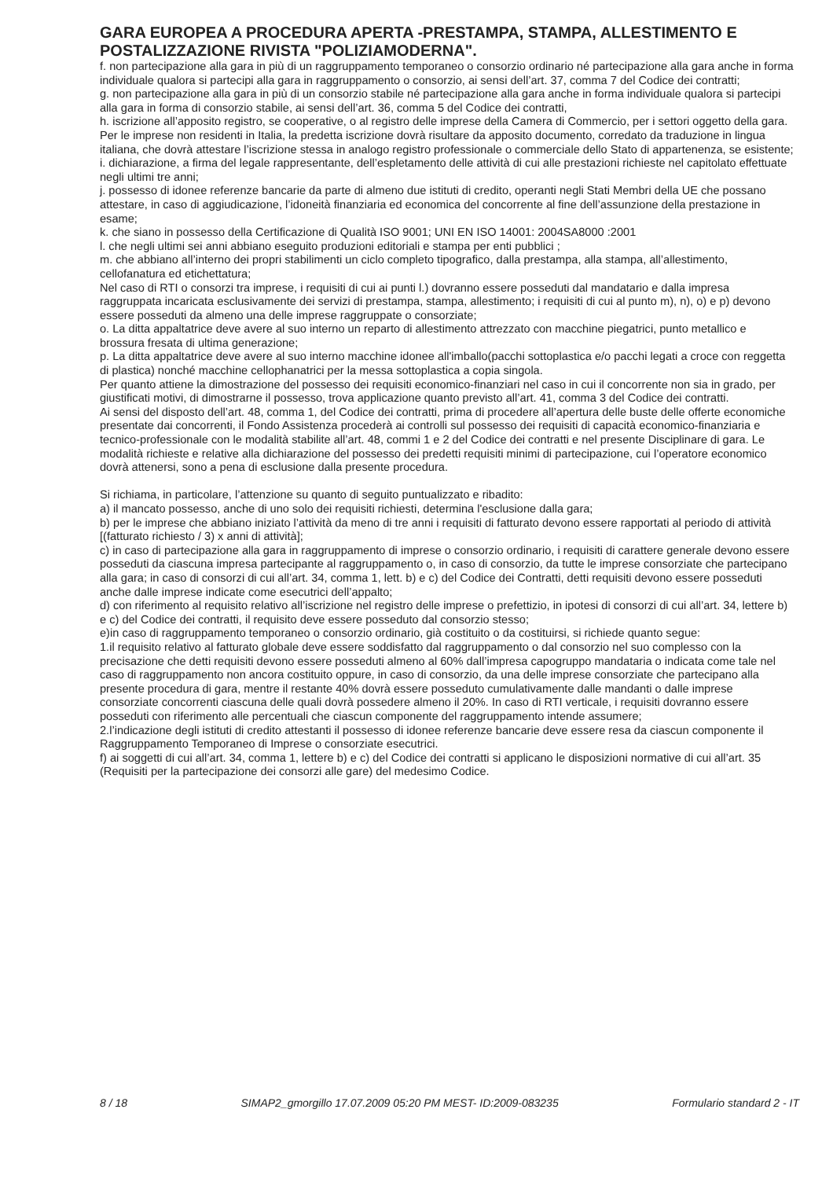GARA EUROPEA A PROCEDURA APERTA -PRESTAMPA, STAMPA, ALLESTIMENTO E POSTALIZZAZIONE RIVISTA "POLIZIAMODERNA".
f. non partecipazione alla gara in più di un raggruppamento temporaneo o consorzio ordinario né partecipazione alla gara anche in forma individuale qualora si partecipi alla gara in raggruppamento o consorzio, ai sensi dell’art. 37, comma 7 del Codice dei contratti;
g. non partecipazione alla gara in più di un consorzio stabile né partecipazione alla gara anche in forma individuale qualora si partecipi alla gara in forma di consorzio stabile, ai sensi dell’art. 36, comma 5 del Codice dei contratti,
h. iscrizione all’apposito registro, se cooperative, o al registro delle imprese della Camera di Commercio, per i settori oggetto della gara. Per le imprese non residenti in Italia, la predetta iscrizione dovrà risultare da apposito documento, corredato da traduzione in lingua italiana, che dovrà attestare l’iscrizione stessa in analogo registro professionale o commerciale dello Stato di appartenenza, se esistente;
i. dichiarazione, a firma del legale rappresentante, dell’espletamento delle attività di cui alle prestazioni richieste nel capitolato effettuate negli ultimi tre anni;
j. possesso di idonee referenze bancarie da parte di almeno due istituti di credito, operanti negli Stati Membri della UE che possano attestare, in caso di aggiudicazione, l’idoneità finanziaria ed economica del concorrente al fine dell’assunzione della prestazione in esame;
k. che siano in possesso della Certificazione di Qualità ISO 9001; UNI EN ISO 14001: 2004SA8000 :2001
l. che negli ultimi sei anni abbiano eseguito produzioni editoriali e stampa per enti pubblici ;
m. che abbiano all’interno dei propri stabilimenti un ciclo completo tipografico, dalla prestampa, alla stampa, all’allestimento, cellofanatura ed etichettatura;
Nel caso di RTI o consorzi tra imprese, i requisiti di cui ai punti l.) dovranno essere posseduti dal mandatario e dalla impresa raggruppata incaricata esclusivamente dei servizi di prestampa, stampa, allestimento; i requisiti di cui al punto m), n), o) e p) devono essere posseduti da almeno una delle imprese raggruppate o consorziate;
o. La ditta appaltatrice deve avere al suo interno un reparto di allestimento attrezzato con macchine piegatrici, punto metallico e brossura fresata di ultima generazione;
p. La ditta appaltatrice deve avere al suo interno macchine idonee all'imballo(pacchi sottoplastica e/o pacchi legati a croce con reggetta di plastica) nonché macchine cellophanatrici per la messa sottoplastica a copia singola.
Per quanto attiene la dimostrazione del possesso dei requisiti economico-finanziari nel caso in cui il concorrente non sia in grado, per giustificati motivi, di dimostrarne il possesso, trova applicazione quanto previsto all’art. 41, comma 3 del Codice dei contratti.
Ai sensi del disposto dell’art. 48, comma 1, del Codice dei contratti, prima di procedere all’apertura delle buste delle offerte economiche presentate dai concorrenti, il Fondo Assistenza procederà ai controlli sul possesso dei requisiti di capacità economico-finanziaria e tecnico-professionale con le modalità stabilite all’art. 48, commi 1 e 2 del Codice dei contratti e nel presente Disciplinare di gara. Le modalità richieste e relative alla dichiarazione del possesso dei predetti requisiti minimi di partecipazione, cui l’operatore economico dovrà attenersi, sono a pena di esclusione dalla presente procedura.
Si richiama, in particolare, l’attenzione su quanto di seguito puntualizzato e ribadito:
a) il mancato possesso, anche di uno solo dei requisiti richiesti, determina l'esclusione dalla gara;
b) per le imprese che abbiano iniziato l’attività da meno di tre anni i requisiti di fatturato devono essere rapportati al periodo di attività [(fatturato richiesto / 3) x anni di attività];
c) in caso di partecipazione alla gara in raggruppamento di imprese o consorzio ordinario, i requisiti di carattere generale devono essere posseduti da ciascuna impresa partecipante al raggruppamento o, in caso di consorzio, da tutte le imprese consorziate che partecipano alla gara; in caso di consorzi di cui all’art. 34, comma 1, lett. b) e c) del Codice dei Contratti, detti requisiti devono essere posseduti anche dalle imprese indicate come esecutrici dell’appalto;
d) con riferimento al requisito relativo all’iscrizione nel registro delle imprese o prefettizio, in ipotesi di consorzi di cui all’art. 34, lettere b) e c) del Codice dei contratti, il requisito deve essere posseduto dal consorzio stesso;
e)in caso di raggruppamento temporaneo o consorzio ordinario, già costituito o da costituirsi, si richiede quanto segue:
1.il requisito relativo al fatturato globale deve essere soddisfatto dal raggruppamento o dal consorzio nel suo complesso con la precisazione che detti requisiti devono essere posseduti almeno al 60% dall’impresa capogruppo mandataria o indicata come tale nel caso di raggruppamento non ancora costituito oppure, in caso di consorzio, da una delle imprese consorziate che partecipano alla presente procedura di gara, mentre il restante 40% dovrà essere posseduto cumulativamente dalle mandanti o dalle imprese consorziate concorrenti ciascuna delle quali dovrà possedere almeno il 20%. In caso di RTI verticale, i requisiti dovranno essere posseduti con riferimento alle percentuali che ciascun componente del raggruppamento intende assumere;
2.l’indicazione degli istituti di credito attestanti il possesso di idonee referenze bancarie deve essere resa da ciascun componente il Raggruppamento Temporaneo di Imprese o consorziate esecutrici.
f) ai soggetti di cui all’art. 34, comma 1, lettere b) e c) del Codice dei contratti si applicano le disposizioni normative di cui all’art. 35 (Requisiti per la partecipazione dei consorzi alle gare) del medesimo Codice.
8 / 18 SIMAP2_gmorgillo 17.07.2009 05:20 PM MEST- ID:2009-083235 Formulario standard 2 - IT